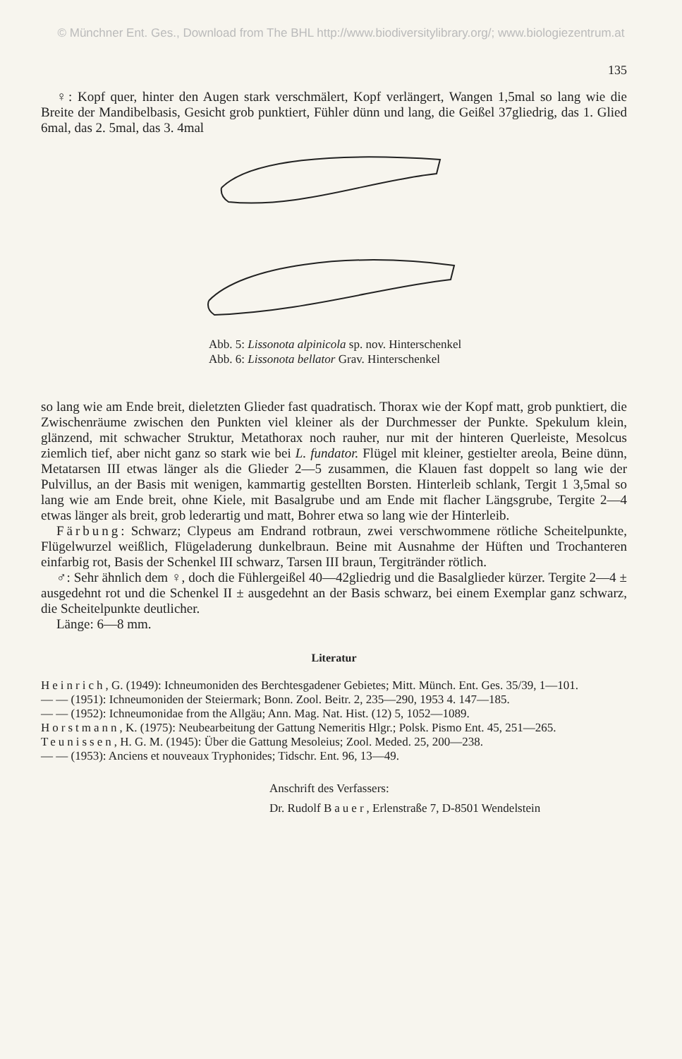© Münchner Ent. Ges., Download from The BHL http://www.biodiversitylibrary.org/; www.biologiezentrum.at
135
♀: Kopf quer, hinter den Augen stark verschmälert, Kopf verlängert, Wangen 1,5mal so lang wie die Breite der Mandibelbasis, Gesicht grob punktiert, Fühler dünn und lang, die Geißel 37gliedrig, das 1. Glied 6mal, das 2. 5mal, das 3. 4mal
Abb. 5: Lissonota alpinicola sp. nov. Hinterschenkel
Abb. 6: Lissonota bellator Grav. Hinterschenkel
so lang wie am Ende breit, dieletzten Glieder fast quadratisch. Thorax wie der Kopf matt, grob punktiert, die Zwischenräume zwischen den Punkten viel kleiner als der Durchmesser der Punkte. Spekulum klein, glänzend, mit schwacher Struktur, Metathorax noch rauher, nur mit der hinteren Querleiste, Mesolcus ziemlich tief, aber nicht ganz so stark wie bei L. fundator. Flügel mit kleiner, gestielter areola, Beine dünn, Metatarsen III etwas länger als die Glieder 2—5 zusammen, die Klauen fast doppelt so lang wie der Pulvillus, an der Basis mit wenigen, kammartig gestellten Borsten. Hinterleib schlank, Tergit 1 3,5mal so lang wie am Ende breit, ohne Kiele, mit Basalgrube und am Ende mit flacher Längsgrube, Tergite 2—4 etwas länger als breit, grob lederartig und matt, Bohrer etwa so lang wie der Hinterleib.
Färbung: Schwarz; Clypeus am Endrand rotbraun, zwei verschwommene rötliche Scheitelpunkte, Flügelwurzel weißlich, Flügeladerung dunkelbraun. Beine mit Ausnahme der Hüften und Trochanteren einfarbig rot, Basis der Schenkel III schwarz, Tarsen III braun, Tergitränder rötlich.
♂: Sehr ähnlich dem ♀, doch die Fühlergeißel 40—42gliedrig und die Basalglieder kürzer. Tergite 2—4 ± ausgedehnt rot und die Schenkel II ± ausgedehnt an der Basis schwarz, bei einem Exemplar ganz schwarz, die Scheitelpunkte deutlicher.
Länge: 6—8 mm.
Literatur
Heinrich, G. (1949): Ichneumoniden des Berchtesgadener Gebietes; Mitt. Münch. Ent. Ges. 35/39, 1—101.
— — (1951): Ichneumoniden der Steiermark; Bonn. Zool. Beitr. 2, 235—290, 1953 4. 147—185.
— — (1952): Ichneumonidae from the Allgäu; Ann. Mag. Nat. Hist. (12) 5, 1052—1089.
Horstmann, K. (1975): Neubearbeitung der Gattung Nemeritis Hlgr.; Polsk. Pismo Ent. 45, 251—265.
Teunissen, H. G. M. (1945): Über die Gattung Mesoleius; Zool. Meded. 25, 200—238.
— — (1953): Anciens et nouveaux Tryphonides; Tidschr. Ent. 96, 13—49.
Anschrift des Verfassers:
Dr. Rudolf Bauer, Erlenstraße 7, D-8501 Wendelstein